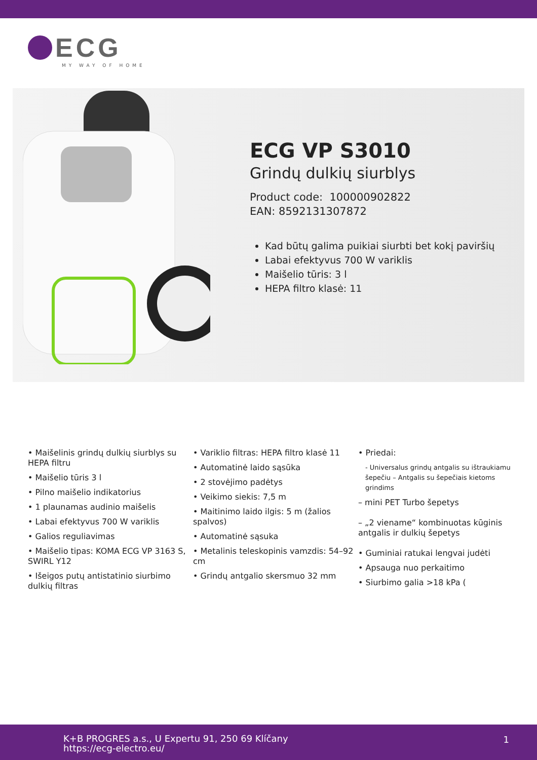ECG
MY WAY OF HOME
ECG VP S3010
Grindų dulkių siurblys
Product code: 100000902822
EAN: 8592131307872
Kad būtų galima puikiai siurbti bet kokį paviršių
Labai efektyvus 700 W variklis
Maišelio tūris: 3 l
HEPA filtro klasė: 11
• Maišelinis grindų dulkių siurblys su HEPA filtru
• Maišelio tūris 3 l
• Pilno maišelio indikatorius
• 1 plaunamas audinio maišelis
• Labai efektyvus 700 W variklis
• Galios reguliavimas
• Maišelio tipas: KOMA ECG VP 3163 S, SWIRL Y12
• Išeigos putų antistatinio siurbimo dulkių filtras
• Variklio filtras: HEPA filtro klasė 11
• Automatinė laido sąsūka
• 2 stovėjimo padėtys
• Veikimo siekis: 7,5 m
• Maitinimo laido ilgis: 5 m (žalios spalvos)
• Automatinė sąsuka
• Metalinis teleskopinis vamzdis: 54–92 cm
• Grindų antgalio skersmuo 32 mm
• Priedai:
- Universalus grindų antgalis su ištraukiamu šepečiu – Antgalis su šepečiais kietoms grindims
– mini PET Turbo šepetys
– „2 viename“ kombinuotas kūginis antgalis ir dulkių šepetys
• Guminiai ratukai lengvai judėti
• Apsauga nuo perkaitimo
• Siurbimo galia >18 kPa (
K+B PROGRES a.s., U Expertu 91, 250 69 Klíčany
https://ecg-electro.eu/
1